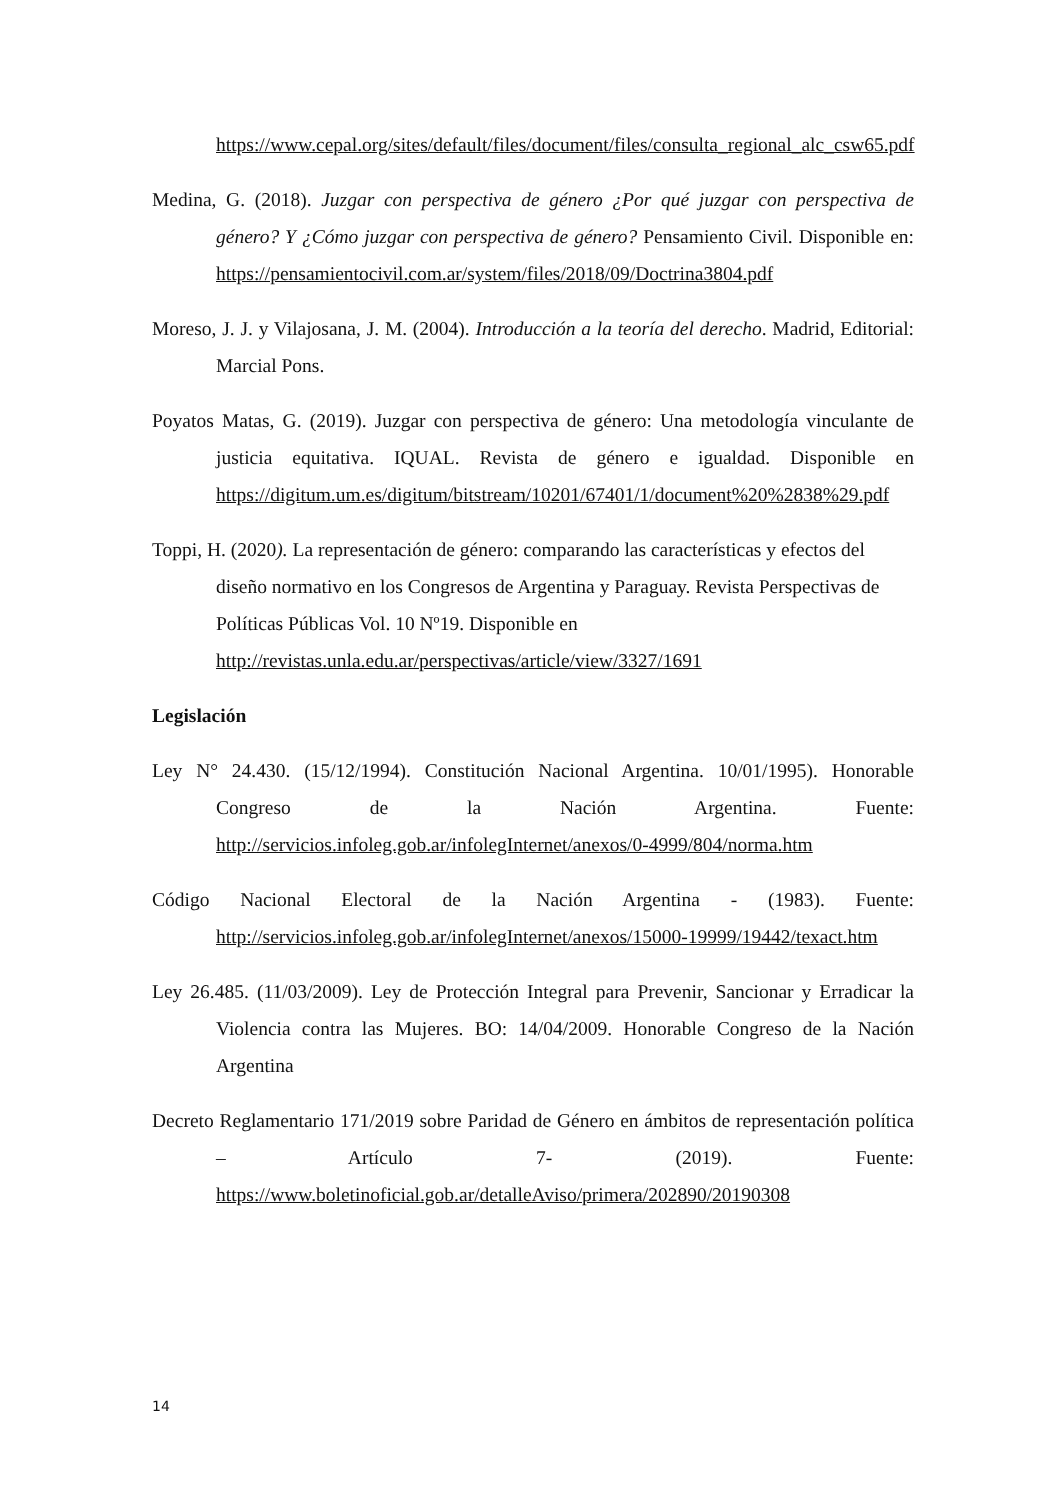https://www.cepal.org/sites/default/files/document/files/consulta_regional_alc_csw65.pdf
Medina, G. (2018). Juzgar con perspectiva de género ¿Por qué juzgar con perspectiva de género? Y ¿Cómo juzgar con perspectiva de género? Pensamiento Civil. Disponible en: https://pensamientocivil.com.ar/system/files/2018/09/Doctrina3804.pdf
Moreso, J. J. y Vilajosana, J. M. (2004). Introducción a la teoría del derecho. Madrid, Editorial: Marcial Pons.
Poyatos Matas, G. (2019). Juzgar con perspectiva de género: Una metodología vinculante de justicia equitativa. IQUAL. Revista de género e igualdad. Disponible en https://digitum.um.es/digitum/bitstream/10201/67401/1/document%20%2838%29.pdf
Toppi, H. (2020). La representación de género: comparando las características y efectos del diseño normativo en los Congresos de Argentina y Paraguay. Revista Perspectivas de Políticas Públicas Vol. 10 Nº19. Disponible en http://revistas.unla.edu.ar/perspectivas/article/view/3327/1691
Legislación
Ley N° 24.430. (15/12/1994). Constitución Nacional Argentina. 10/01/1995). Honorable Congreso de la Nación Argentina. Fuente: http://servicios.infoleg.gob.ar/infolegInternet/anexos/0-4999/804/norma.htm
Código Nacional Electoral de la Nación Argentina - (1983). Fuente: http://servicios.infoleg.gob.ar/infolegInternet/anexos/15000-19999/19442/texact.htm
Ley 26.485. (11/03/2009). Ley de Protección Integral para Prevenir, Sancionar y Erradicar la Violencia contra las Mujeres. BO: 14/04/2009. Honorable Congreso de la Nación Argentina
Decreto Reglamentario 171/2019 sobre Paridad de Género en ámbitos de representación política – Artículo 7- (2019). Fuente: https://www.boletinoficial.gob.ar/detalleAviso/primera/202890/20190308
14